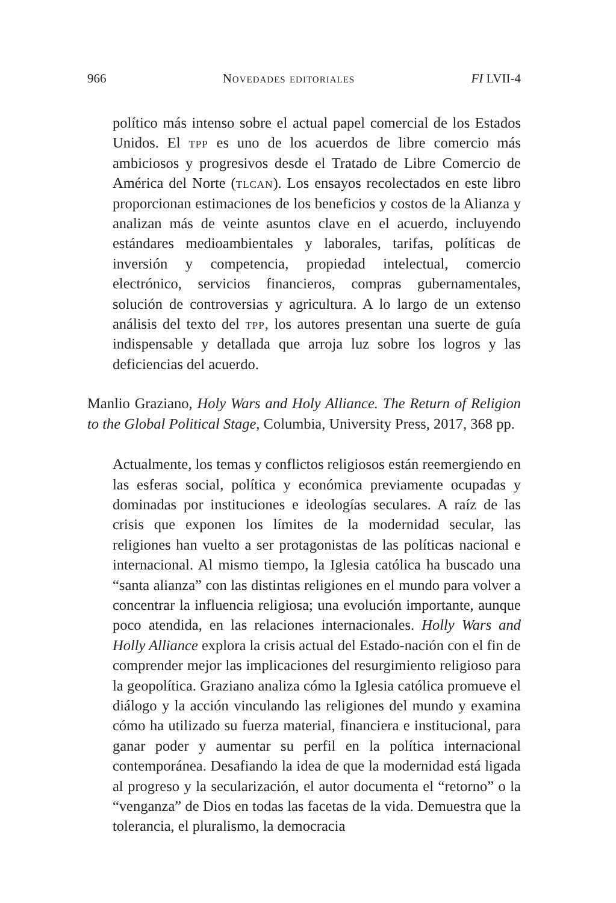966 Novedades editoriales FI LVII-4
político más intenso sobre el actual papel comercial de los Estados Unidos. El tpp es uno de los acuerdos de libre comercio más ambiciosos y progresivos desde el Tratado de Libre Comercio de América del Norte (tlcan). Los ensayos recolectados en este libro proporcionan estimaciones de los beneficios y costos de la Alianza y analizan más de veinte asuntos clave en el acuerdo, incluyendo estándares medioambientales y laborales, tarifas, políticas de inversión y competencia, propiedad intelectual, comercio electrónico, servicios financieros, compras gubernamentales, solución de controversias y agricultura. A lo largo de un extenso análisis del texto del tpp, los autores presentan una suerte de guía indispensable y detallada que arroja luz sobre los logros y las deficiencias del acuerdo.
Manlio Graziano, Holy Wars and Holy Alliance. The Return of Religion to the Global Political Stage, Columbia, University Press, 2017, 368 pp.
Actualmente, los temas y conflictos religiosos están reemergiendo en las esferas social, política y económica previamente ocupadas y dominadas por instituciones e ideologías seculares. A raíz de las crisis que exponen los límites de la modernidad secular, las religiones han vuelto a ser protagonistas de las políticas nacional e internacional. Al mismo tiempo, la Iglesia católica ha buscado una “santa alianza” con las distintas religiones en el mundo para volver a concentrar la influencia religiosa; una evolución importante, aunque poco atendida, en las relaciones internacionales. Holly Wars and Holly Alliance explora la crisis actual del Estado-nación con el fin de comprender mejor las implicaciones del resurgimiento religioso para la geopolítica. Graziano analiza cómo la Iglesia católica promueve el diálogo y la acción vinculando las religiones del mundo y examina cómo ha utilizado su fuerza material, financiera e institucional, para ganar poder y aumentar su perfil en la política internacional contemporánea. Desafiando la idea de que la modernidad está ligada al progreso y la secularización, el autor documenta el “retorno” o la “venganza” de Dios en todas las facetas de la vida. Demuestra que la tolerancia, el pluralismo, la democracia